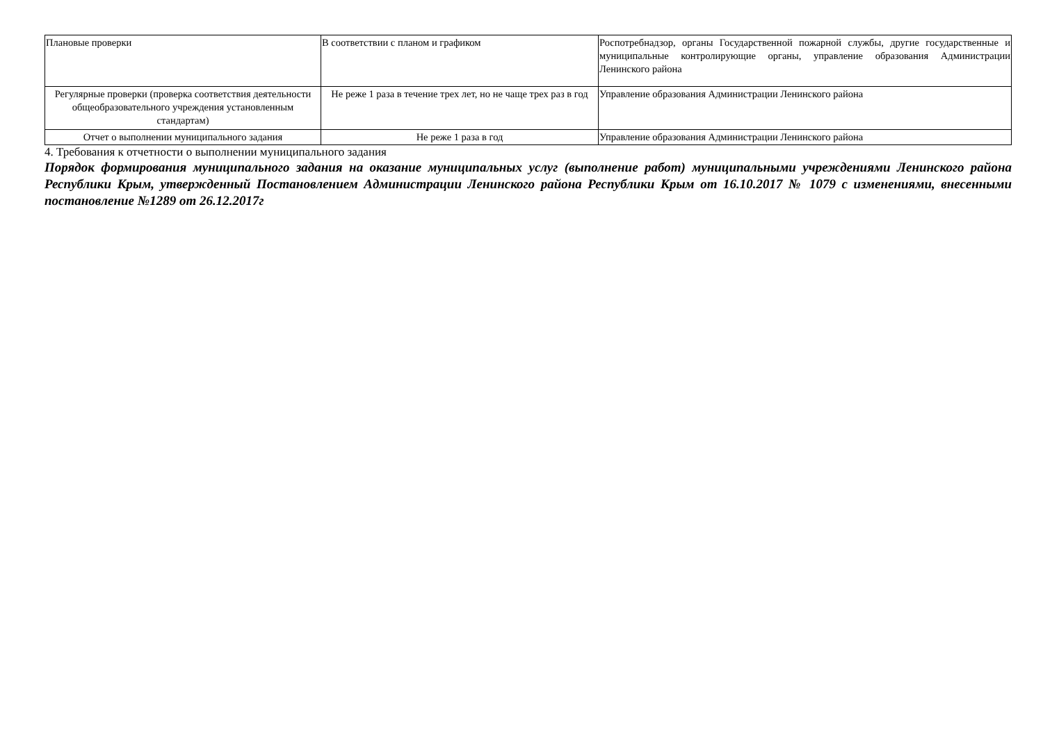| Плановые проверки | В соответствии с планом и графиком | Роспотребнадзор, органы Государственной пожарной службы, другие государственные и муниципальные контролирующие органы, управление образования Администрации Ленинского района |
| Регулярные проверки (проверка соответствия деятельности общеобразовательного учреждения установленным стандартам) | Не реже 1 раза в течение трех лет, но не чаще трех раз в год | Управление образования Администрации Ленинского района |
| Отчет о выполнении муниципального задания | Не реже 1 раза в год | Управление образования Администрации Ленинского района |
4. Требования к отчетности о выполнении муниципального задания
Порядок формирования муниципального задания на оказание муниципальных услуг (выполнение работ) муниципальными учреждениями Ленинского района Республики Крым, утвержденный Постановлением Администрации Ленинского района Республики Крым от 16.10.2017 № 1079 с изменениями, внесенными постановление №1289 от 26.12.2017г